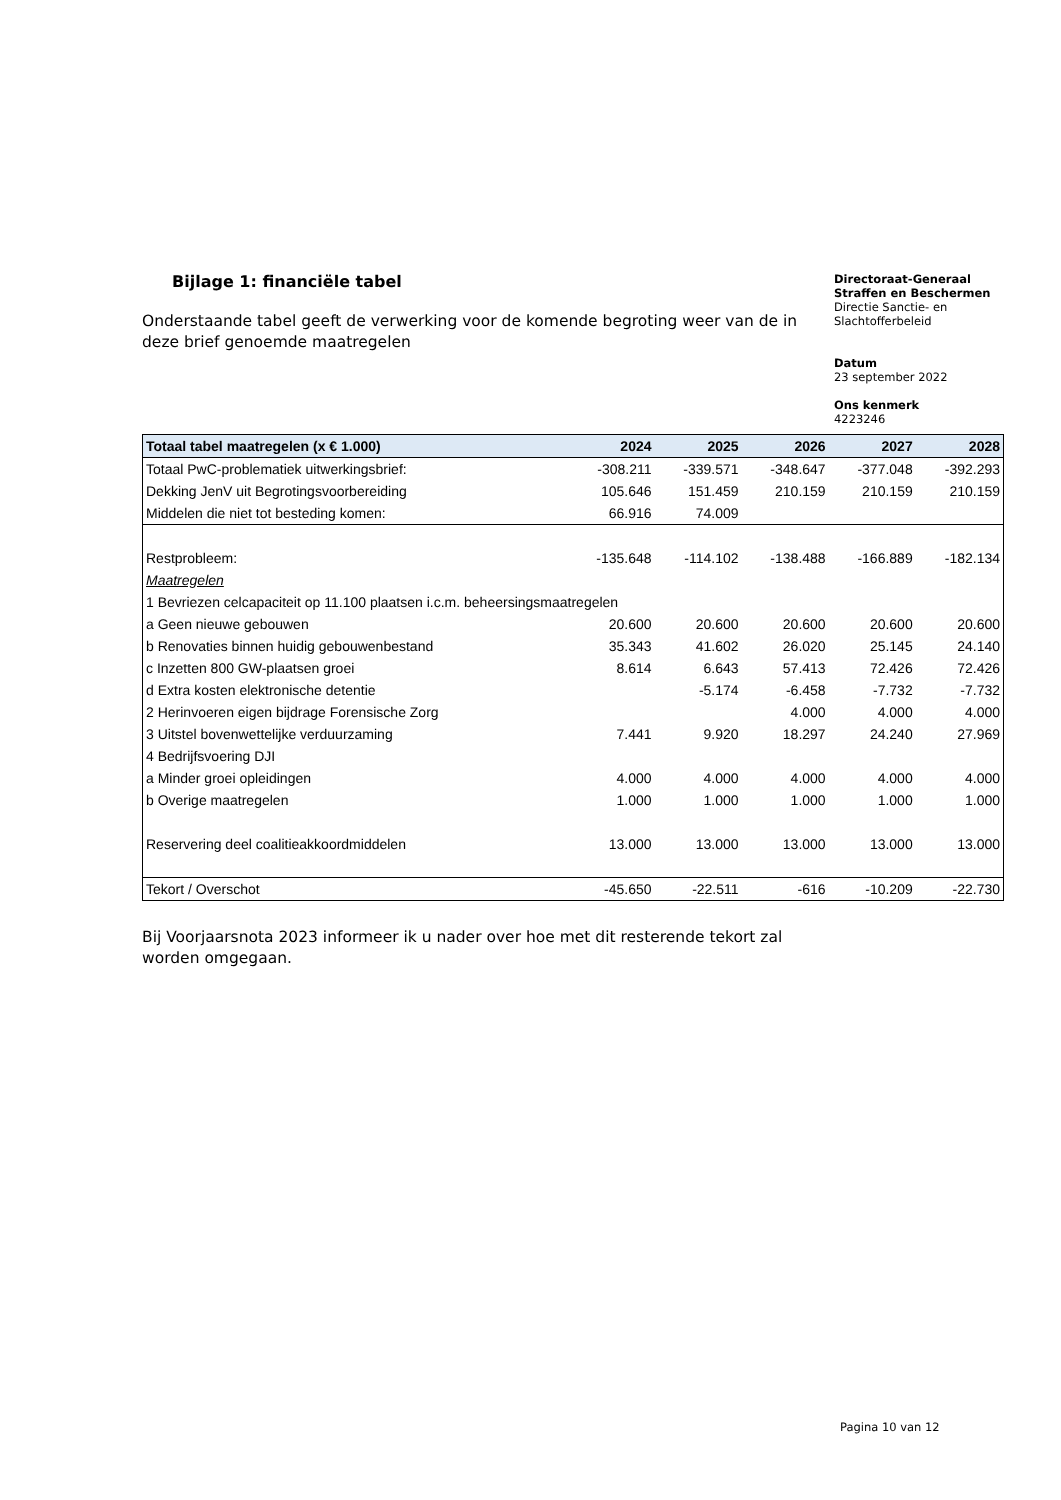Bijlage 1: financiële tabel
Onderstaande tabel geeft de verwerking voor de komende begroting weer van de in deze brief genoemde maatregelen
Directoraat-Generaal Straffen en Beschermen
Directie Sanctie- en Slachtofferbeleid
Datum
23 september 2022
Ons kenmerk
4223246
| Totaal tabel maatregelen (x € 1.000) | 2024 | 2025 | 2026 | 2027 | 2028 |
| --- | --- | --- | --- | --- | --- |
| Totaal PwC-problematiek uitwerkingsbrief: | -308.211 | -339.571 | -348.647 | -377.048 | -392.293 |
| Dekking JenV uit Begrotingsvoorbereiding | 105.646 | 151.459 | 210.159 | 210.159 | 210.159 |
| Middelen die niet tot besteding komen: | 66.916 | 74.009 | | | |
| Restprobleem: | -135.648 | -114.102 | -138.488 | -166.889 | -182.134 |
| Maatregelen | | | | | |
| 1 Bevriezen celcapaciteit op 11.100 plaatsen i.c.m. beheersingsmaatregelen | | | | | |
| a Geen nieuwe gebouwen | 20.600 | 20.600 | 20.600 | 20.600 | 20.600 |
| b Renovaties binnen huidig gebouwenbestand | 35.343 | 41.602 | 26.020 | 25.145 | 24.140 |
| c Inzetten 800 GW-plaatsen groei | 8.614 | 6.643 | 57.413 | 72.426 | 72.426 |
| d Extra kosten elektronische detentie | | -5.174 | -6.458 | -7.732 | -7.732 |
| 2 Herinvoeren eigen bijdrage Forensische Zorg | | | 4.000 | 4.000 | 4.000 |
| 3 Uitstel bovenwettelijke verduurzaming | 7.441 | 9.920 | 18.297 | 24.240 | 27.969 |
| 4 Bedrijfsvoering DJI | | | | | |
| a Minder groei opleidingen | 4.000 | 4.000 | 4.000 | 4.000 | 4.000 |
| b Overige maatregelen | 1.000 | 1.000 | 1.000 | 1.000 | 1.000 |
| Reservering deel coalitieakkoordmiddelen | 13.000 | 13.000 | 13.000 | 13.000 | 13.000 |
| Tekort / Overschot | -45.650 | -22.511 | -616 | -10.209 | -22.730 |
Bij Voorjaarsnota 2023 informeer ik u nader over hoe met dit resterende tekort zal worden omgegaan.
Pagina 10 van 12